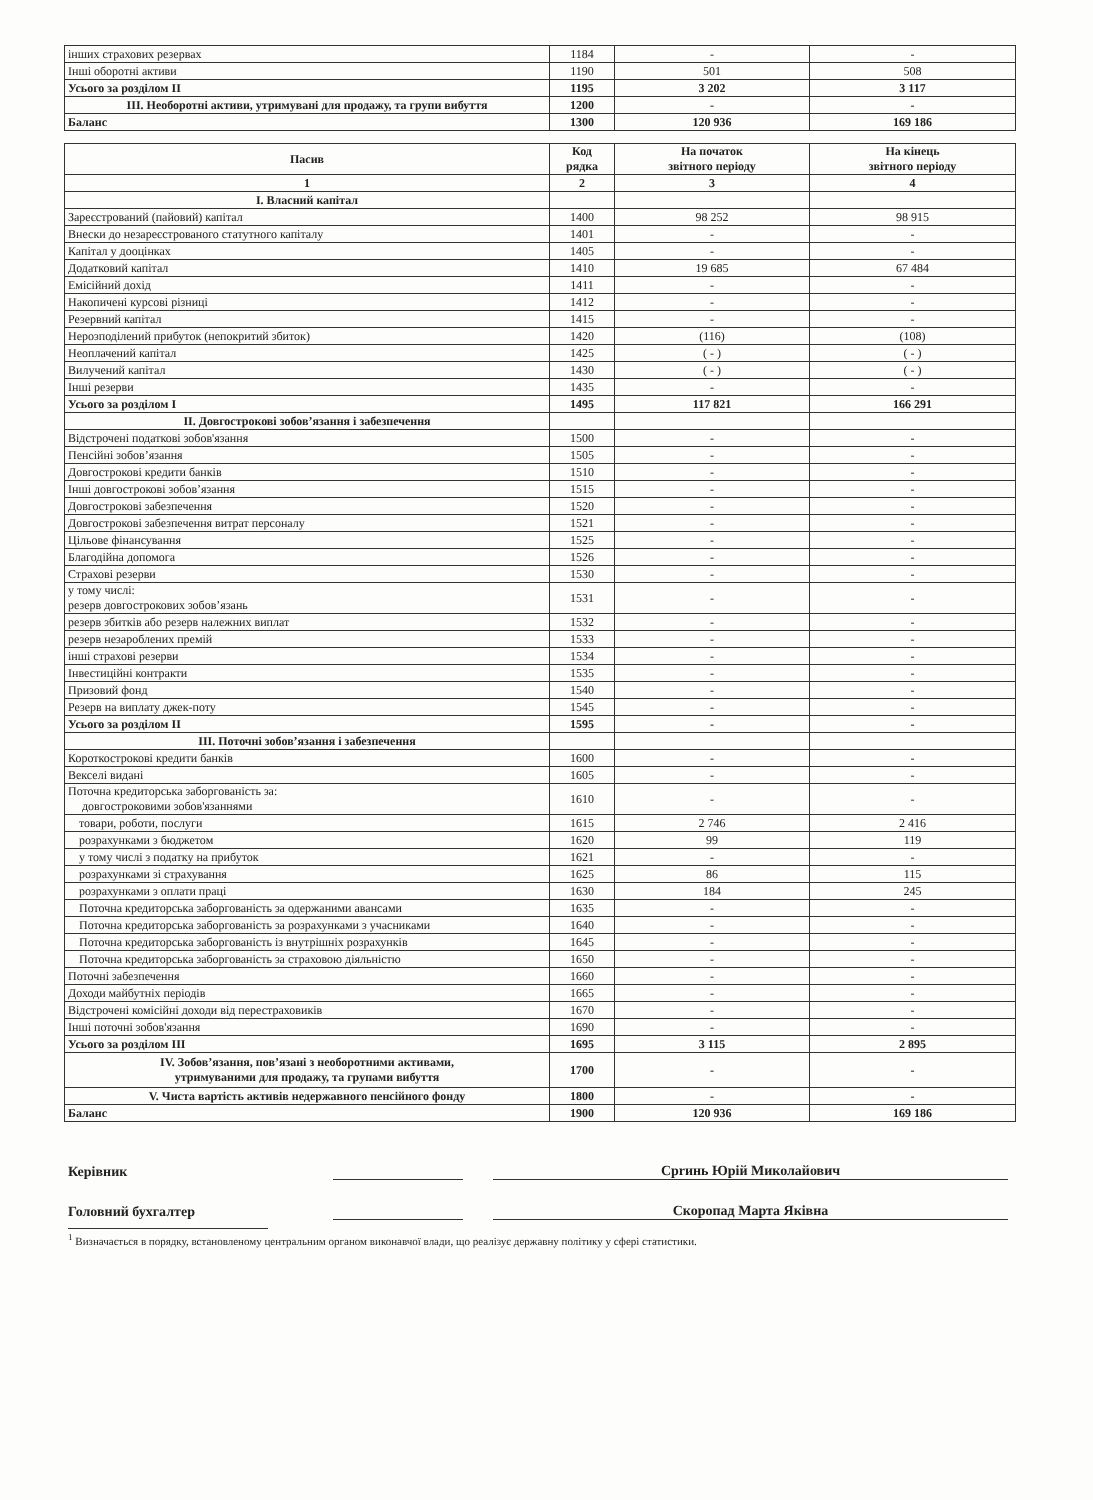| інших страхових резервах | 1184 | - | - |
| Інші оборотні активи | 1190 | 501 | 508 |
| Усього за розділом II | 1195 | 3 202 | 3 117 |
| III. Необоротні активи, утримувані для продажу, та групи вибуття | 1200 | - | - |
| Баланс | 1300 | 120 936 | 169 186 |
| Пасив | Код рядка | На початок звітного періоду | На кінець звітного періоду |
| --- | --- | --- | --- |
| 1 | 2 | 3 | 4 |
| I. Власний капітал | | | |
| Зареєстрований (пайовий) капітал | 1400 | 98 252 | 98 915 |
| Внески до незареєстрованого статутного капіталу | 1401 | - | - |
| Капітал у дооцінках | 1405 | - | - |
| Додатковий капітал | 1410 | 19 685 | 67 484 |
| Емісійний дохід | 1411 | - | - |
| Накопичені курсові різниці | 1412 | - | - |
| Резервний капітал | 1415 | - | - |
| Нерозподілений прибуток (непокритий збиток) | 1420 | (116) | (108) |
| Неоплачений капітал | 1425 | ( - ) | ( - ) |
| Вилучений капітал | 1430 | ( - ) | ( - ) |
| Інші резерви | 1435 | - | - |
| Усього за розділом I | 1495 | 117 821 | 166 291 |
| II. Довгострокові зобов’язання і забезпечення | | | |
| Відстрочені податкові зобов'язання | 1500 | - | - |
| Пенсійні зобов’язання | 1505 | - | - |
| Довгострокові кредити банків | 1510 | - | - |
| Інші довгострокові зобов’язання | 1515 | - | - |
| Довгострокові забезпечення | 1520 | - | - |
| Довгострокові забезпечення витрат персоналу | 1521 | - | - |
| Цільове фінансування | 1525 | - | - |
| Благодійна допомога | 1526 | - | - |
| Страхові резерви | 1530 | - | - |
| у тому числі: резерв довгострокових зобов’язань | 1531 | - | - |
| резерв збитків або резерв належних виплат | 1532 | - | - |
| резерв незароблених премій | 1533 | - | - |
| інші страхові резерви | 1534 | - | - |
| Інвестиційні контракти | 1535 | - | - |
| Призовий фонд | 1540 | - | - |
| Резерв на виплату джек-поту | 1545 | - | - |
| Усього за розділом II | 1595 | - | - |
| III. Поточні зобов’язання і забезпечення | | | |
| Короткострокові кредити банків | 1600 | - | - |
| Векселі видані | 1605 | - | - |
| Поточна кредиторська заборгованість за: довгостроковими зобов'язаннями | 1610 | - | - |
| товари, роботи, послуги | 1615 | 2 746 | 2 416 |
| розрахунками з бюджетом | 1620 | 99 | 119 |
| у тому числі з податку на прибуток | 1621 | - | - |
| розрахунками зі страхування | 1625 | 86 | 115 |
| розрахунками з оплати праці | 1630 | 184 | 245 |
| Поточна кредиторська заборгованість за одержаними авансами | 1635 | - | - |
| Поточна кредиторська заборгованість за розрахунками з учасниками | 1640 | - | - |
| Поточна кредиторська заборгованість із внутрішніх розрахунків | 1645 | - | - |
| Поточна кредиторська заборгованість за страховою діяльністю | 1650 | - | - |
| Поточні забезпечення | 1660 | - | - |
| Доходи майбутніх періодів | 1665 | - | - |
| Відстрочені комісійні доходи від перестраховиків | 1670 | - | - |
| Інші поточні зобов'язання | 1690 | - | - |
| Усього за розділом III | 1695 | 3 115 | 2 895 |
| IV. Зобов’язання, пов’язані з необоротними активами, утримуваними для продажу, та групами вибуття | 1700 | - | - |
| V. Чиста вартість активів недержавного пенсійного фонду | 1800 | - | - |
| Баланс | 1900 | 120 936 | 169 186 |
Керівник Сprинь Юрій Миколайович
Головний бухгалтер Скоропад Марта Яківна
<sup>1</sup> Визначається в порядку, встановленому центральним органом виконавчої влади, що реалізує державну політику у сфері статистики.